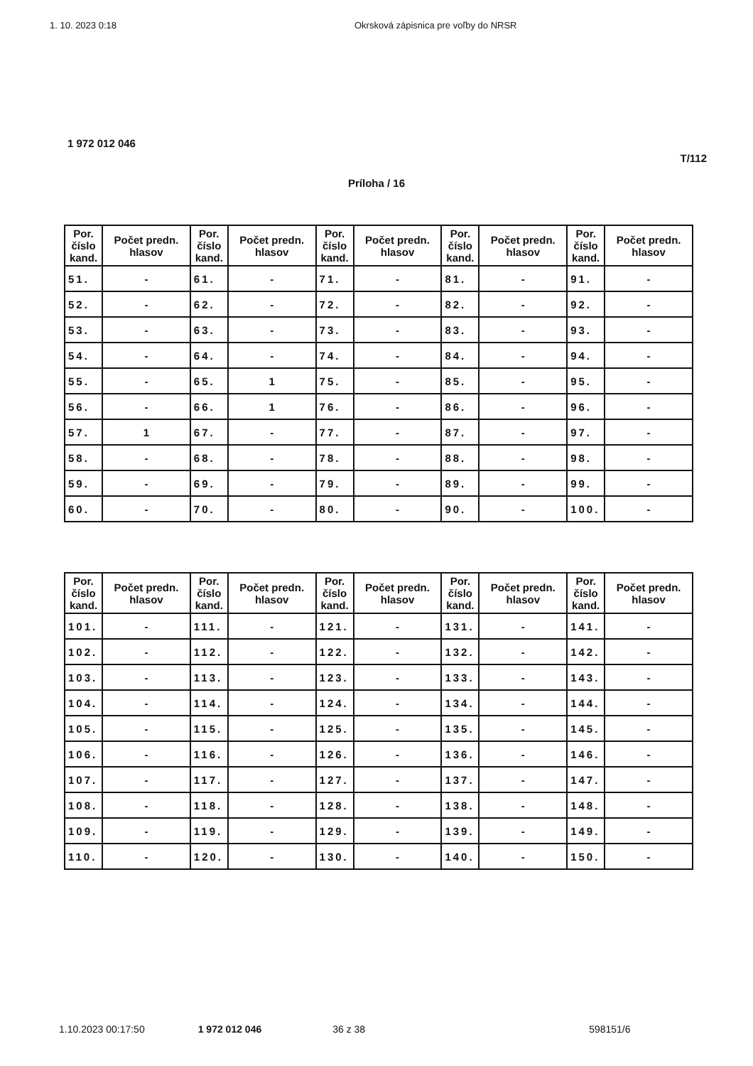1. 10. 2023 0:18 Okrsková zápisnica pre voľby do NRSR
1 972 012 046
T/112
Príloha / 16
| Por. číslo kand. | Počet predn. hlasov | Por. číslo kand. | Počet predn. hlasov | Por. číslo kand. | Počet predn. hlasov | Por. číslo kand. | Počet predn. hlasov | Por. číslo kand. | Počet predn. hlasov |
| --- | --- | --- | --- | --- | --- | --- | --- | --- | --- |
| 51. | - | 61. | - | 71. | - | 81. | - | 91. | - |
| 52. | - | 62. | - | 72. | - | 82. | - | 92. | - |
| 53. | - | 63. | - | 73. | - | 83. | - | 93. | - |
| 54. | - | 64. | - | 74. | - | 84. | - | 94. | - |
| 55. | - | 65. | 1 | 75. | - | 85. | - | 95. | - |
| 56. | - | 66. | 1 | 76. | - | 86. | - | 96. | - |
| 57. | 1 | 67. | - | 77. | - | 87. | - | 97. | - |
| 58. | - | 68. | - | 78. | - | 88. | - | 98. | - |
| 59. | - | 69. | - | 79. | - | 89. | - | 99. | - |
| 60. | - | 70. | - | 80. | - | 90. | - | 100. | - |
| Por. číslo kand. | Počet predn. hlasov | Por. číslo kand. | Počet predn. hlasov | Por. číslo kand. | Počet predn. hlasov | Por. číslo kand. | Počet predn. hlasov | Por. číslo kand. | Počet predn. hlasov |
| --- | --- | --- | --- | --- | --- | --- | --- | --- | --- |
| 101. | - | 111. | - | 121. | - | 131. | - | 141. | - |
| 102. | - | 112. | - | 122. | - | 132. | - | 142. | - |
| 103. | - | 113. | - | 123. | - | 133. | - | 143. | - |
| 104. | - | 114. | - | 124. | - | 134. | - | 144. | - |
| 105. | - | 115. | - | 125. | - | 135. | - | 145. | - |
| 106. | - | 116. | - | 126. | - | 136. | - | 146. | - |
| 107. | - | 117. | - | 127. | - | 137. | - | 147. | - |
| 108. | - | 118. | - | 128. | - | 138. | - | 148. | - |
| 109. | - | 119. | - | 129. | - | 139. | - | 149. | - |
| 110. | - | 120. | - | 130. | - | 140. | - | 150. | - |
1.10.2023 00:17:50 1 972 012 046 36 z 38 598151/6